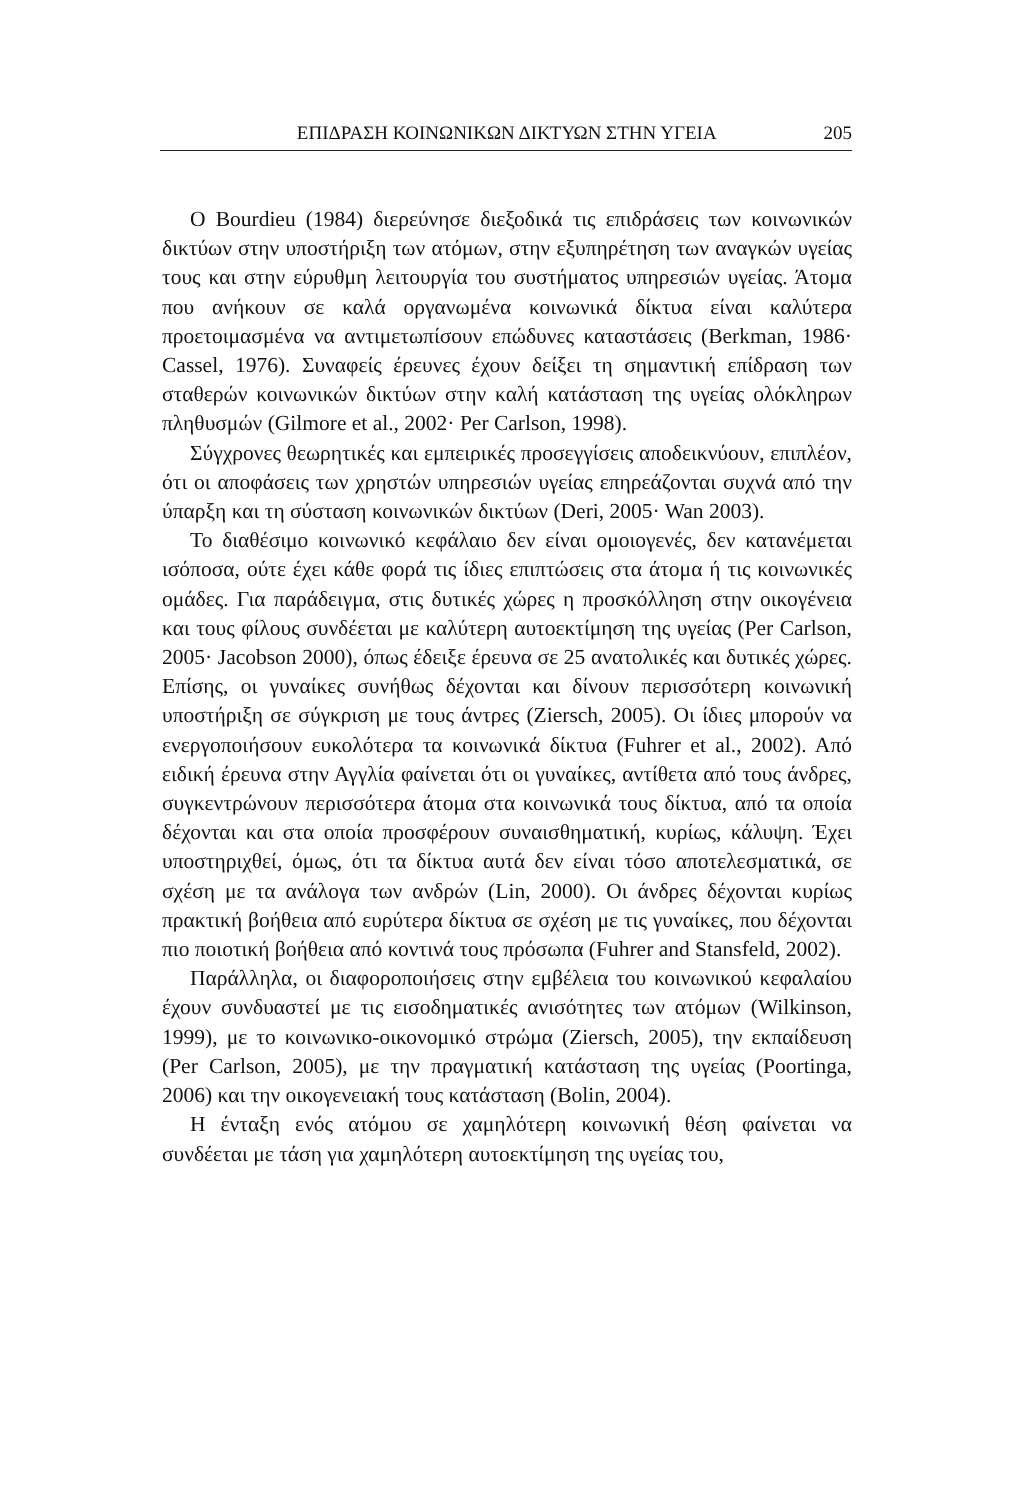ΕΠΙΔΡΑΣΗ ΚΟΙΝΩΝΙΚΩΝ ΔΙΚΤΥΩΝ ΣΤΗΝ ΥΓΕΙΑ 205
Ο Bourdieu (1984) διερεύνησε διεξοδικά τις επιδράσεις των κοινωνικών δικτύων στην υποστήριξη των ατόμων, στην εξυπηρέτηση των αναγκών υγείας τους και στην εύρυθμη λειτουργία του συστήματος υπηρεσιών υγείας. Άτομα που ανήκουν σε καλά οργανωμένα κοινωνικά δίκτυα είναι καλύτερα προετοιμασμένα να αντιμετωπίσουν επώδυνες καταστάσεις (Berkman, 1986· Cassel, 1976). Συναφείς έρευνες έχουν δείξει τη σημαντική επίδραση των σταθερών κοινωνικών δικτύων στην καλή κατάσταση της υγείας ολόκληρων πληθυσμών (Gilmore et al., 2002· Per Carlson, 1998).
Σύγχρονες θεωρητικές και εμπειρικές προσεγγίσεις αποδεικνύουν, επιπλέον, ότι οι αποφάσεις των χρηστών υπηρεσιών υγείας επηρεάζονται συχνά από την ύπαρξη και τη σύσταση κοινωνικών δικτύων (Deri, 2005· Wan 2003).
Το διαθέσιμο κοινωνικό κεφάλαιο δεν είναι ομοιογενές, δεν κατανέμεται ισόποσα, ούτε έχει κάθε φορά τις ίδιες επιπτώσεις στα άτομα ή τις κοινωνικές ομάδες. Για παράδειγμα, στις δυτικές χώρες η προσκόλληση στην οικογένεια και τους φίλους συνδέεται με καλύτερη αυτοεκτίμηση της υγείας (Per Carlson, 2005· Jacobson 2000), όπως έδειξε έρευνα σε 25 ανατολικές και δυτικές χώρες. Επίσης, οι γυναίκες συνήθως δέχονται και δίνουν περισσότερη κοινωνική υποστήριξη σε σύγκριση με τους άντρες (Ziersch, 2005). Οι ίδιες μπορούν να ενεργοποιήσουν ευκολότερα τα κοινωνικά δίκτυα (Fuhrer et al., 2002). Από ειδική έρευνα στην Αγγλία φαίνεται ότι οι γυναίκες, αντίθετα από τους άνδρες, συγκεντρώνουν περισσότερα άτομα στα κοινωνικά τους δίκτυα, από τα οποία δέχονται και στα οποία προσφέρουν συναισθηματική, κυρίως, κάλυψη. Έχει υποστηριχθεί, όμως, ότι τα δίκτυα αυτά δεν είναι τόσο αποτελεσματικά, σε σχέση με τα ανάλογα των ανδρών (Lin, 2000). Οι άνδρες δέχονται κυρίως πρακτική βοήθεια από ευρύτερα δίκτυα σε σχέση με τις γυναίκες, που δέχονται πιο ποιοτική βοήθεια από κοντινά τους πρόσωπα (Fuhrer and Stansfeld, 2002).
Παράλληλα, οι διαφοροποιήσεις στην εμβέλεια του κοινωνικού κεφαλαίου έχουν συνδυαστεί με τις εισοδηματικές ανισότητες των ατόμων (Wilkinson, 1999), με το κοινωνικο-οικονομικό στρώμα (Ziersch, 2005), την εκπαίδευση (Per Carlson, 2005), με την πραγματική κατάσταση της υγείας (Poortinga, 2006) και την οικογενειακή τους κατάσταση (Bolin, 2004).
Η ένταξη ενός ατόμου σε χαμηλότερη κοινωνική θέση φαίνεται να συνδέεται με τάση για χαμηλότερη αυτοεκτίμηση της υγείας του,